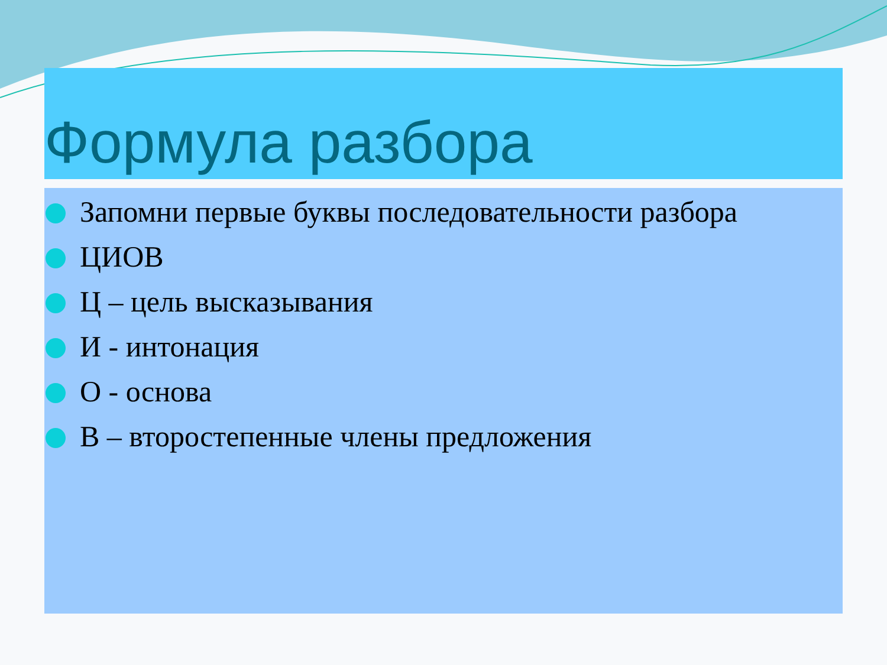Формула разбора
Запомни первые буквы последовательности разбора
ЦИОВ
Ц – цель высказывания
И - интонация
О - основа
В – второстепенные члены предложения